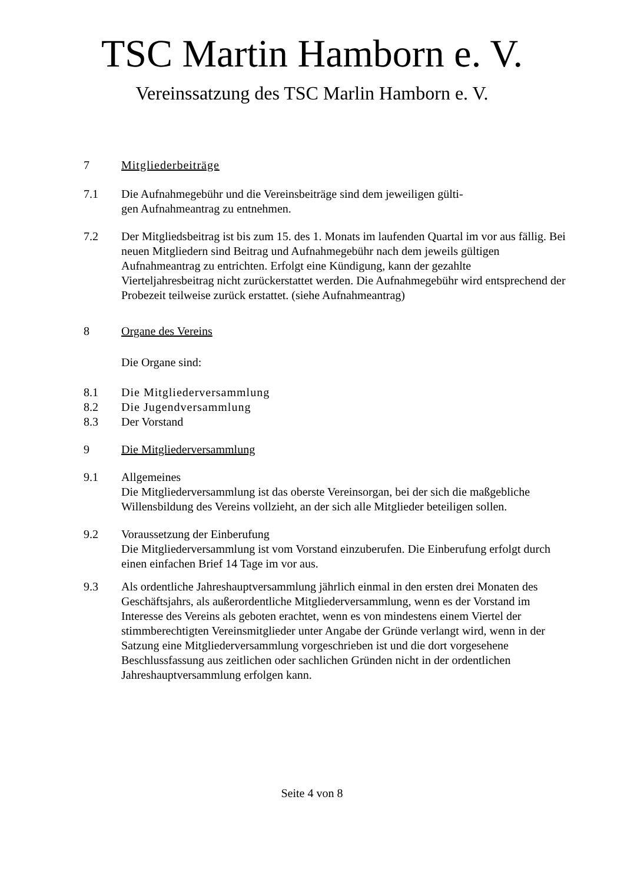TSC Martin Hamborn e. V.
Vereinssatzung des TSC Marlin Hamborn e. V.
7 Mitgliederbeiträge
7.1 Die Aufnahmegebühr und die Vereinsbeiträge sind dem jeweiligen gülti-
gen Aufnahmeantrag zu entnehmen.
7.2 Der Mitgliedsbeitrag ist bis zum 15. des 1. Monats im laufenden Quartal im vor aus fällig. Bei neuen Mitgliedern sind Beitrag und Aufnahmegebühr nach dem jeweils gültigen Aufnahmeantrag zu entrichten. Erfolgt eine Kündigung, kann der gezahlte Vierteljahresbeitrag nicht zurückerstattet werden. Die Aufnahmegebühr wird entsprechend der Probezeit teilweise zurück erstattet. (siehe Aufnahmeantrag)
8 Organe des Vereins
Die Organe sind:
8.1 Die Mitgliederversammlung
8.2 Die Jugendversammlung
8.3 Der Vorstand
9 Die Mitgliederversammlung
9.1 Allgemeines
Die Mitgliederversammlung ist das oberste Vereinsorgan, bei der sich die maßgebliche Willensbildung des Vereins vollzieht, an der sich alle Mitglieder beteiligen sollen.
9.2 Voraussetzung der Einberufung
Die Mitgliederversammlung ist vom Vorstand einzuberufen. Die Einberufung erfolgt durch einen einfachen Brief 14 Tage im vor aus.
9.3 Als ordentliche Jahreshauptversammlung jährlich einmal in den ersten drei Monaten des Geschäftsjahrs, als außerordentliche Mitgliederversammlung, wenn es der Vorstand im Interesse des Vereins als geboten erachtet, wenn es von mindestens einem Viertel der stimmberechtigten Vereinsmitglieder unter Angabe der Gründe verlangt wird, wenn in der Satzung eine Mitgliederversammlung vorgeschrieben ist und die dort vorgesehene Beschlussfassung aus zeitlichen oder sachlichen Gründen nicht in der ordentlichen Jahreshauptversammlung erfolgen kann.
Seite 4 von 8